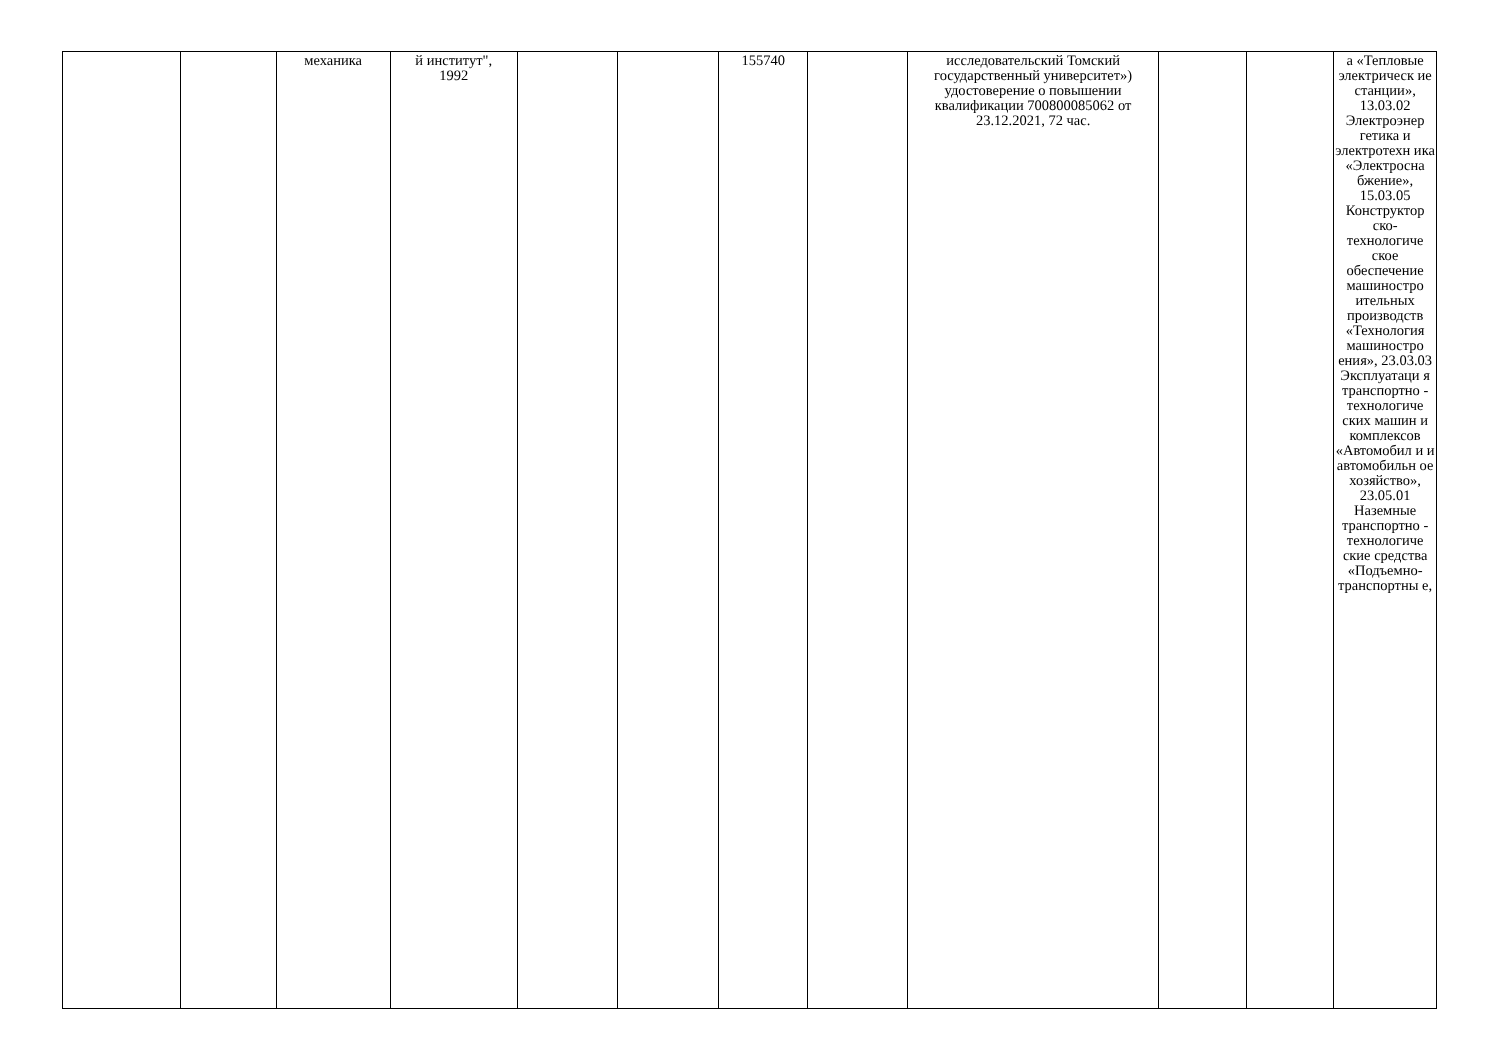| | | механика | й институт", 1992 | | | 155740 | | исследовательский Томский государственный университет») удостоверение о повышении квалификации 700800085062 от 23.12.2021, 72 час. | | | а «Тепловые электрическ ие станции», 13.03.02 Электроэнер гетика и электротехн ика «Электросна бжение», 15.03.05 Конструктор ско-технологиче ское обеспечение машиностро ительных производств «Технология машиностро ения», 23.03.03 Эксплуатаци я транспортно - технологиче ских машин и комплексов «Автомобил и и автомобильн ое хозяйство», 23.05.01 Наземные транспортно - технологиче ские средства «Подъемно-транспортны е, |